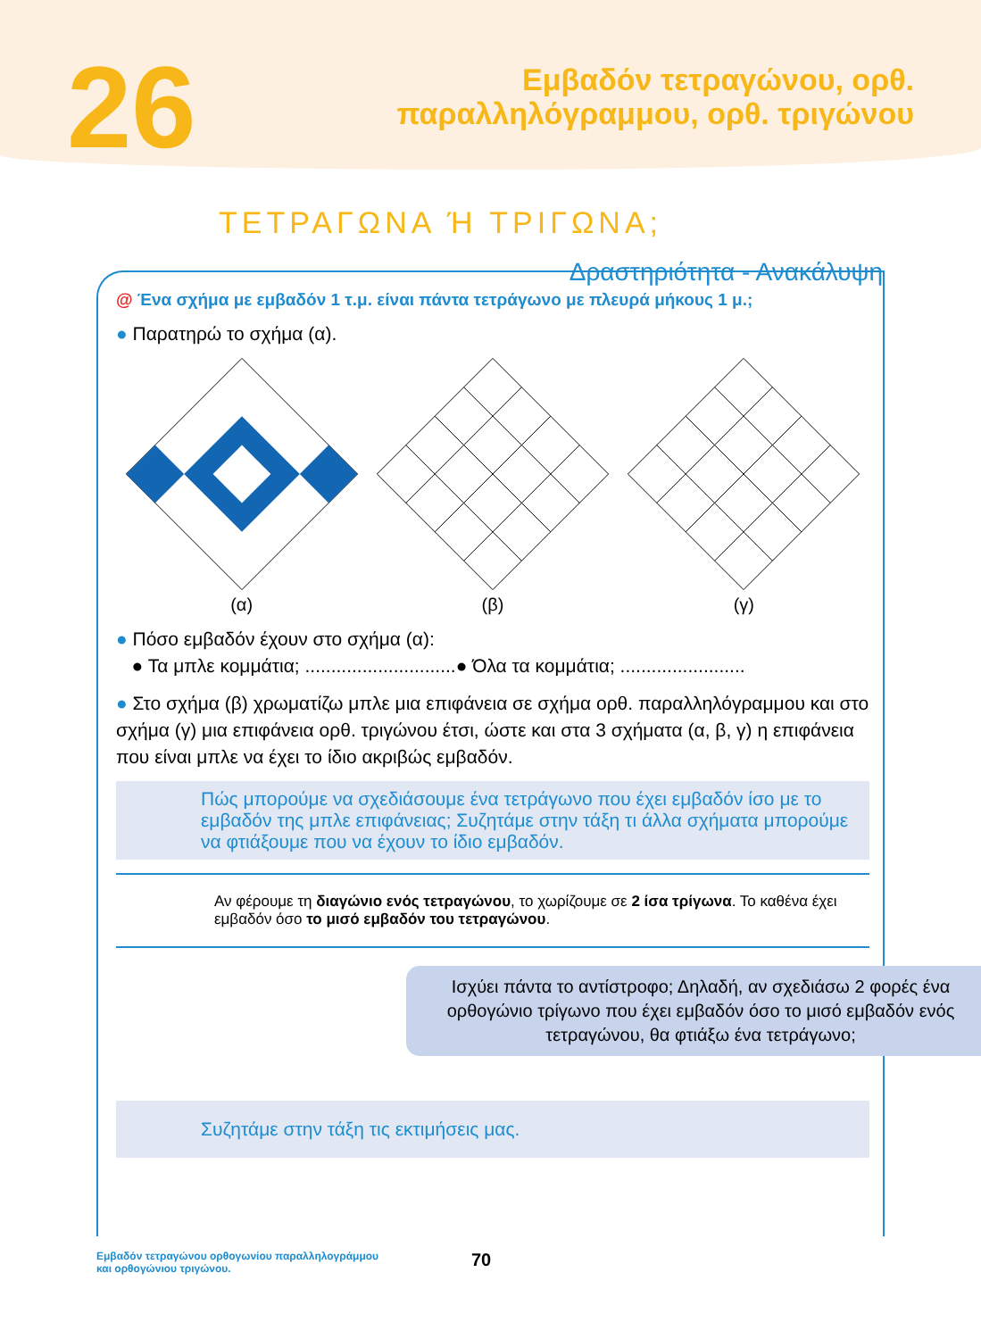26
Εμβαδόν τετραγώνου, ορθ.
παραλληλόγραμμου, ορθ. τριγώνου
ΤΕΤΡΑΓΩΝΑ Ή ΤΡΙΓΩΝΑ;
Δραστηριότητα - Ανακάλυψη
@ Ένα σχήμα με εμβαδόν 1 τ.μ. είναι πάντα τετράγωνο με πλευρά μήκους 1 μ.;
● Παρατηρώ το σχήμα (α).
(α)
(β)
(γ)
● Πόσο εμβαδόν έχουν στο σχήμα (α):
● Τα μπλε κομμάτια; .............................● Όλα τα κομμάτια; ........................
● Στο σχήμα (β) χρωματίζω μπλε μια επιφάνεια σε σχήμα ορθ. παραλληλόγραμμου και στο σχήμα (γ) μια επιφάνεια ορθ. τριγώνου έτσι, ώστε και στα 3 σχήματα (α, β, γ) η επιφάνεια που είναι μπλε να έχει το ίδιο ακριβώς εμβαδόν.
Πώς μπορούμε να σχεδιάσουμε ένα τετράγωνο που έχει εμβαδόν ίσο με το εμβαδόν της μπλε επιφάνειας; Συζητάμε στην τάξη τι άλλα σχήματα μπορούμε να φτιάξουμε που να έχουν το ίδιο εμβαδόν.
Αν φέρουμε τη διαγώνιο ενός τετραγώνου, το χωρίζουμε σε 2 ίσα τρίγωνα. Το καθένα έχει εμβαδόν όσο το μισό εμβαδόν του τετραγώνου.
Ισχύει πάντα το αντίστροφο; Δηλαδή, αν σχεδιάσω 2 φορές ένα ορθογώνιο τρίγωνο που έχει εμβαδόν όσο το μισό εμβαδόν ενός τετραγώνου, θα φτιάξω ένα τετράγωνο;
Συζητάμε στην τάξη τις εκτιμήσεις μας.
Εμβαδόν τετραγώνου ορθογωνίου παραλληλογράμμου
και ορθογώνιου τριγώνου.
70